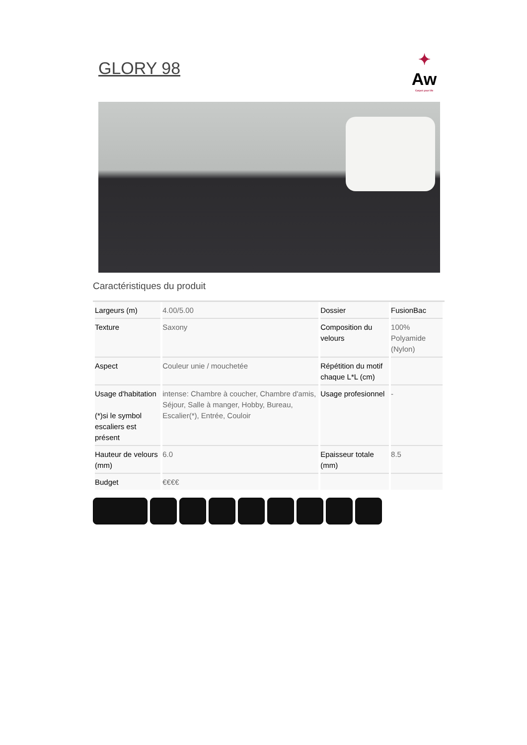GLORY 98
✦
Aw
Carpet your life
Caractéristiques du produit
| Largeurs (m) | 4.00/5.00 | Dossier | FusionBac |
| Texture | Saxony | Composition du velours | 100% Polyamide (Nylon) |
| Aspect | Couleur unie / mouchetée | Répétition du motif chaque L*L (cm) | |
| Usage d'habitation (*)si le symbol escaliers est présent | intense: Chambre à coucher, Chambre d'amis, Séjour, Salle à manger, Hobby, Bureau, Escalier(*), Entrée, Couloir | Usage profesionnel | - |
| Hauteur de velours (mm) | 6.0 | Epaisseur totale (mm) | 8.5 |
| Budget | €€€€ | | |